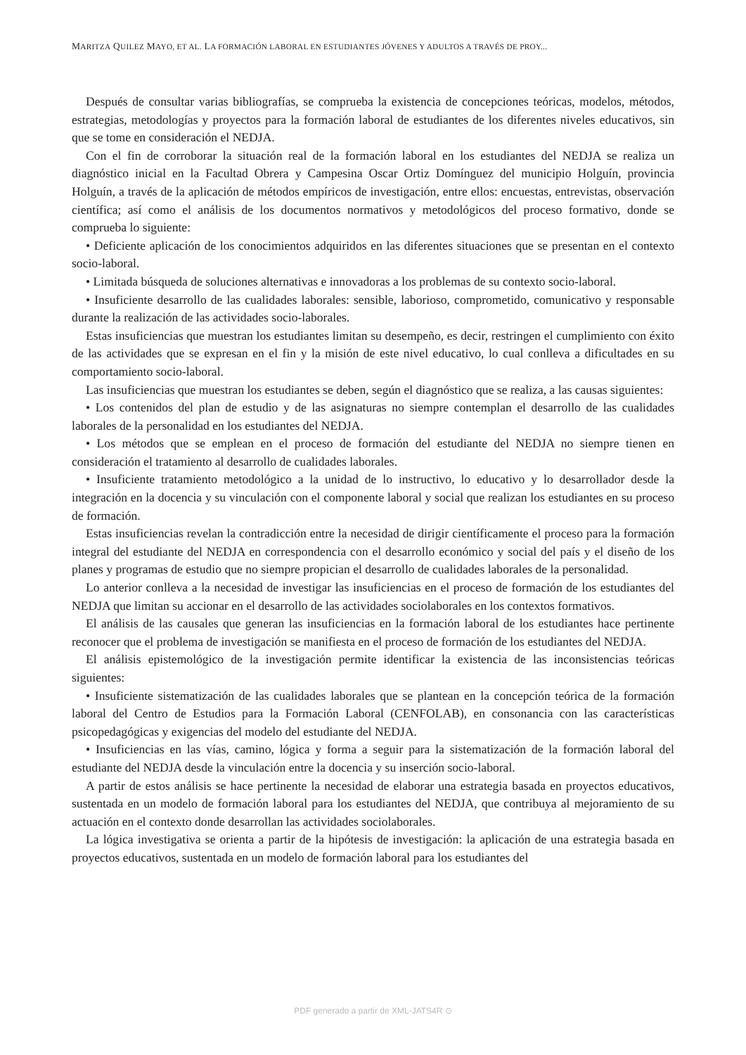MARITZA QUILEZ MAYO, ET AL. LA FORMACIÓN LABORAL EN ESTUDIANTES JÓVENES Y ADULTOS A TRAVÉS DE PROY...
Después de consultar varias bibliografías, se comprueba la existencia de concepciones teóricas, modelos, métodos, estrategias, metodologías y proyectos para la formación laboral de estudiantes de los diferentes niveles educativos, sin que se tome en consideración el NEDJA.
Con el fin de corroborar la situación real de la formación laboral en los estudiantes del NEDJA se realiza un diagnóstico inicial en la Facultad Obrera y Campesina Oscar Ortiz Domínguez del municipio Holguín, provincia Holguín, a través de la aplicación de métodos empíricos de investigación, entre ellos: encuestas, entrevistas, observación científica; así como el análisis de los documentos normativos y metodológicos del proceso formativo, donde se comprueba lo siguiente:
• Deficiente aplicación de los conocimientos adquiridos en las diferentes situaciones que se presentan en el contexto socio-laboral.
• Limitada búsqueda de soluciones alternativas e innovadoras a los problemas de su contexto socio-laboral.
• Insuficiente desarrollo de las cualidades laborales: sensible, laborioso, comprometido, comunicativo y responsable durante la realización de las actividades socio-laborales.
Estas insuficiencias que muestran los estudiantes limitan su desempeño, es decir, restringen el cumplimiento con éxito de las actividades que se expresan en el fin y la misión de este nivel educativo, lo cual conlleva a dificultades en su comportamiento socio-laboral.
Las insuficiencias que muestran los estudiantes se deben, según el diagnóstico que se realiza, a las causas siguientes:
• Los contenidos del plan de estudio y de las asignaturas no siempre contemplan el desarrollo de las cualidades laborales de la personalidad en los estudiantes del NEDJA.
• Los métodos que se emplean en el proceso de formación del estudiante del NEDJA no siempre tienen en consideración el tratamiento al desarrollo de cualidades laborales.
• Insuficiente tratamiento metodológico a la unidad de lo instructivo, lo educativo y lo desarrollador desde la integración en la docencia y su vinculación con el componente laboral y social que realizan los estudiantes en su proceso de formación.
Estas insuficiencias revelan la contradicción entre la necesidad de dirigir científicamente el proceso para la formación integral del estudiante del NEDJA en correspondencia con el desarrollo económico y social del país y el diseño de los planes y programas de estudio que no siempre propician el desarrollo de cualidades laborales de la personalidad.
Lo anterior conlleva a la necesidad de investigar las insuficiencias en el proceso de formación de los estudiantes del NEDJA que limitan su accionar en el desarrollo de las actividades sociolaborales en los contextos formativos.
El análisis de las causales que generan las insuficiencias en la formación laboral de los estudiantes hace pertinente reconocer que el problema de investigación se manifiesta en el proceso de formación de los estudiantes del NEDJA.
El análisis epistemológico de la investigación permite identificar la existencia de las inconsistencias teóricas siguientes:
• Insuficiente sistematización de las cualidades laborales que se plantean en la concepción teórica de la formación laboral del Centro de Estudios para la Formación Laboral (CENFOLAB), en consonancia con las características psicopedagógicas y exigencias del modelo del estudiante del NEDJA.
• Insuficiencias en las vías, camino, lógica y forma a seguir para la sistematización de la formación laboral del estudiante del NEDJA desde la vinculación entre la docencia y su inserción socio-laboral.
A partir de estos análisis se hace pertinente la necesidad de elaborar una estrategia basada en proyectos educativos, sustentada en un modelo de formación laboral para los estudiantes del NEDJA, que contribuya al mejoramiento de su actuación en el contexto donde desarrollan las actividades sociolaborales.
La lógica investigativa se orienta a partir de la hipótesis de investigación: la aplicación de una estrategia basada en proyectos educativos, sustentada en un modelo de formación laboral para los estudiantes del
PDF generado a partir de XML-JATS4R ⊙